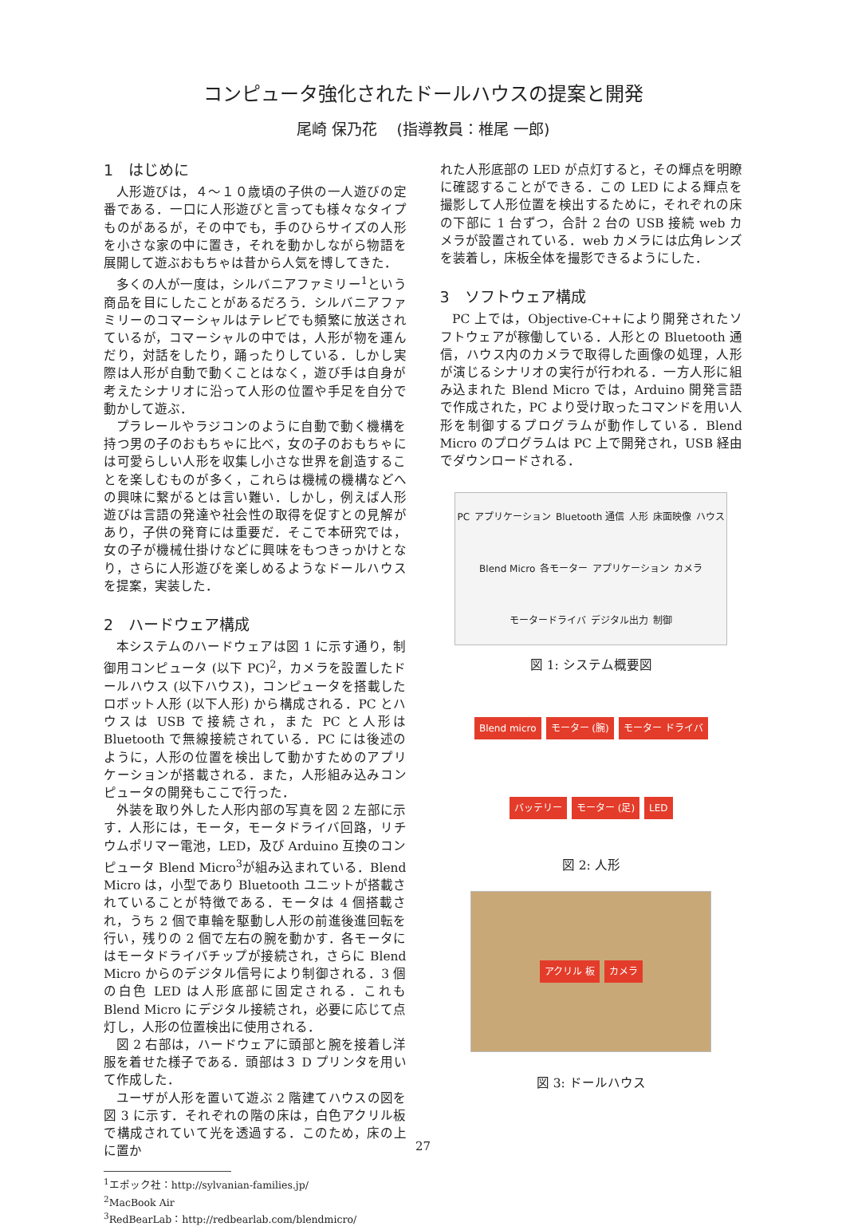コンピュータ強化されたドールハウスの提案と開発
尾崎 保乃花　 (指導教員：椎尾 一郎)
1　はじめに
人形遊びは，４〜１０歳頃の子供の一人遊びの定番である．一口に人形遊びと言っても様々なタイプものがあるが，その中でも，手のひらサイズの人形を小さな家の中に置き，それを動かしながら物語を展開して遊ぶおもちゃは昔から人気を博してきた．
多くの人が一度は，シルバニアファミリー<sup>1</sup>という商品を目にしたことがあるだろう．シルバニアファミリーのコマーシャルはテレビでも頻繁に放送されているが，コマーシャルの中では，人形が物を運んだり，対話をしたり，踊ったりしている．しかし実際は人形が自動で動くことはなく，遊び手は自身が考えたシナリオに沿って人形の位置や手足を自分で動かして遊ぶ．
プラレールやラジコンのように自動で動く機構を持つ男の子のおもちゃに比べ，女の子のおもちゃには可愛らしい人形を収集し小さな世界を創造することを楽しむものが多く，これらは機械の機構などへの興味に繋がるとは言い難い．しかし，例えば人形遊びは言語の発達や社会性の取得を促すとの見解があり，子供の発育には重要だ．そこで本研究では，女の子が機械仕掛けなどに興味をもつきっかけとなり，さらに人形遊びを楽しめるようなドールハウスを提案，実装した．
2　ハードウェア構成
本システムのハードウェアは図 1 に示す通り，制御用コンピュータ (以下 PC)<sup>2</sup>，カメラを設置したドールハウス (以下ハウス)，コンピュータを搭載したロボット人形 (以下人形) から構成される．PC とハウスは USB で接続され，また PC と人形は Bluetooth で無線接続されている．PC には後述のように，人形の位置を検出して動かすためのアプリケーションが搭載される．また，人形組み込みコンピュータの開発もここで行った．
外装を取り外した人形内部の写真を図 2 左部に示す．人形には，モータ，モータドライバ回路，リチウムポリマー電池，LED，及び Arduino 互換のコンピュータ Blend Micro<sup>3</sup>が組み込まれている．Blend Micro は，小型であり Bluetooth ユニットが搭載されていることが特徴である．モータは 4 個搭載され，うち 2 個で車輪を駆動し人形の前進後進回転を行い，残りの 2 個で左右の腕を動かす．各モータにはモータドライバチップが接続され，さらに Blend Micro からのデジタル信号により制御される．3 個の白色 LED は人形底部に固定される．これも Blend Micro にデジタル接続され，必要に応じて点灯し，人形の位置検出に使用される．
図 2 右部は，ハードウェアに頭部と腕を接着し洋服を着せた様子である．頭部は３ D プリンタを用いて作成した．
ユーザが人形を置いて遊ぶ 2 階建てハウスの図を図 3 に示す．それぞれの階の床は，白色アクリル板で構成されていて光を透過する．このため，床の上に置か
<sup>1</sup> エポック社：http://sylvanian-families.jp/
<sup>2</sup> MacBook Air
<sup>3</sup> RedBearLab：http://redbearlab.com/blendmicro/
れた人形底部の LED が点灯すると，その輝点を明瞭に確認することができる．この LED による輝点を撮影して人形位置を検出するために，それぞれの床の下部に 1 台ずつ，合計 2 台の USB 接続 web カメラが設置されている．web カメラには広角レンズを装着し，床板全体を撮影できるようにした．
3　ソフトウェア構成
PC 上では，Objective-C++により開発されたソフトウェアが稼働している．人形との Bluetooth 通信，ハウス内のカメラで取得した画像の処理，人形が演じるシナリオの実行が行われる．一方人形に組み込まれた Blend Micro では，Arduino 開発言語で作成された，PC より受け取ったコマンドを用い人形を制御するプログラムが動作している．Blend Micro のプログラムは PC 上で開発され，USB 経由でダウンロードされる．
PC アプリケーション Bluetooth 通信 人形 床面映像 ハウス Blend Micro 各モーター アプリケーション カメラ モータードライバ デジタル出力 制御
図 1: システム概要図
Blend micro モーター (腕) モーター ドライバ バッテリー モーター (足) LED
図 2: 人形
アクリル 板 カメラ
図 3: ドールハウス
27